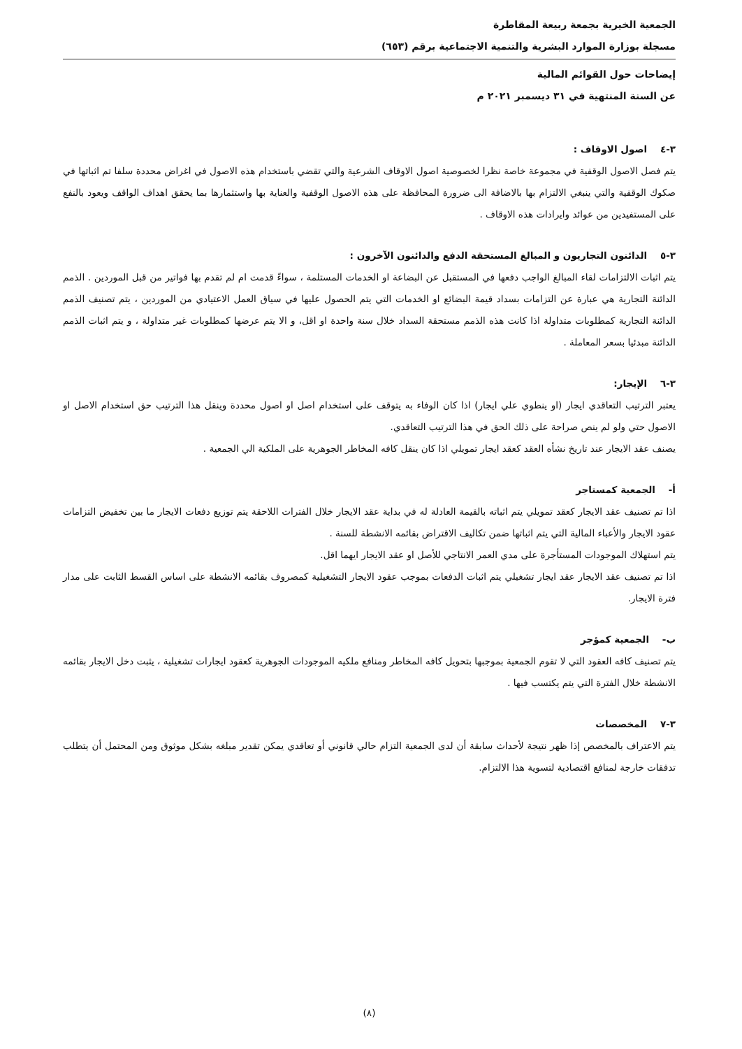الجمعية الخيرية بجمعة ربيعة المقاطرة
مسجلة بوزارة الموارد البشرية والتنمية الاجتماعية برقم (٦٥٣)
إيضاحات حول القوائم المالية
عن السنة المنتهية في ٣١ ديسمبر ٢٠٢١ م
٣-٤ اصول الاوقاف :
يتم فصل الاصول الوقفية في مجموعة خاصة نظرا لخصوصية اصول الاوقاف الشرعية والتي تقضي باستخدام هذه الاصول في اغراض محددة سلفا تم اثباتها في صكوك الوقفية والتي ينبغي الالتزام بها بالاضافة الى ضرورة المحافظة على هذه الاصول الوقفية والعناية بها واستثمارها بما يحقق اهداف الواقف ويعود بالنفع على المستفيدين من عوائد وايرادات هذه الاوقاف .
٣-٥ الدائنون التجاريون و المبالغ المستحقة الدفع والدائنون الآخرون :
يتم اثبات الالتزامات لقاء المبالغ الواجب دفعها في المستقبل عن البضاعة او الخدمات المستلمة ، سواءً قدمت ام لم تقدم بها فواتير من قبل الموردين . الذمم الدائنة التجارية هي عبارة عن التزامات بسداد قيمة البضائع او الخدمات التي يتم الحصول عليها في سياق العمل الاعتيادي من الموردين ، يتم تصنيف الذمم الدائنة التجارية كمطلوبات متداولة اذا كانت هذه الذمم مستحقة السداد خلال سنة واحدة او اقل، و الا يتم عرضها كمطلوبات غير متداولة ، و يتم اثبات الذمم الدائنة مبدئيا بسعر المعاملة .
٣-٦ الإيجار:
يعتبر الترتيب التعاقدي ايجار (او ينطوي علي ايجار) اذا كان الوفاء به يتوقف على استخدام اصل او اصول محددة وينقل هذا الترتيب حق استخدام الاصل او الاصول حتي ولو لم ينص صراحة على ذلك الحق في هذا الترتيب التعاقدي.
يصنف عقد الايجار عند تاريخ نشأه العقد كعقد ايجار تمويلي اذا كان ينقل كافه المخاطر الجوهرية على الملكية الي الجمعية .
أ- الجمعية كمستاجر
اذا تم تصنيف عقد الايجار كعقد تمويلي يتم اثباته بالقيمة العادلة له في بداية عقد الايجار خلال الفترات اللاحقة يتم توزيع دفعات الايجار ما بين تخفيض التزامات عقود الايجار والأعباء المالية التي يتم اثباتها ضمن تكاليف الاقتراض بقائمه الانشطة للسنة .
يتم استهلاك الموجودات المستأجرة على مدي العمر الانتاجي للأصل او عقد الايجار ايهما اقل.
اذا تم تصنيف عقد الايجار عقد ايجار تشغيلي يتم اثبات الدفعات بموجب عقود الايجار التشغيلية كمصروف بقائمه الانشطة على اساس القسط الثابت على مدار فترة الايجار.
ب- الجمعية كمؤجر
يتم تصنيف كافه العقود التي لا تقوم الجمعية بموجبها بتحويل كافه المخاطر ومنافع ملكيه الموجودات الجوهرية كعقود ايجارات تشغيلية ، يثبت دخل الايجار بقائمه الانشطة خلال الفترة التي يتم يكتسب فيها .
٣-٧ المخصصات
يتم الاعتراف بالمخصص إذا ظهر نتيجة لأحداث سابقة أن لدى الجمعية التزام حالي قانوني أو تعاقدي يمكن تقدير مبلغه بشكل موثوق ومن المحتمل أن يتطلب تدفقات خارجة لمنافع اقتصادية لتسوية هذا الالتزام.
(٨)